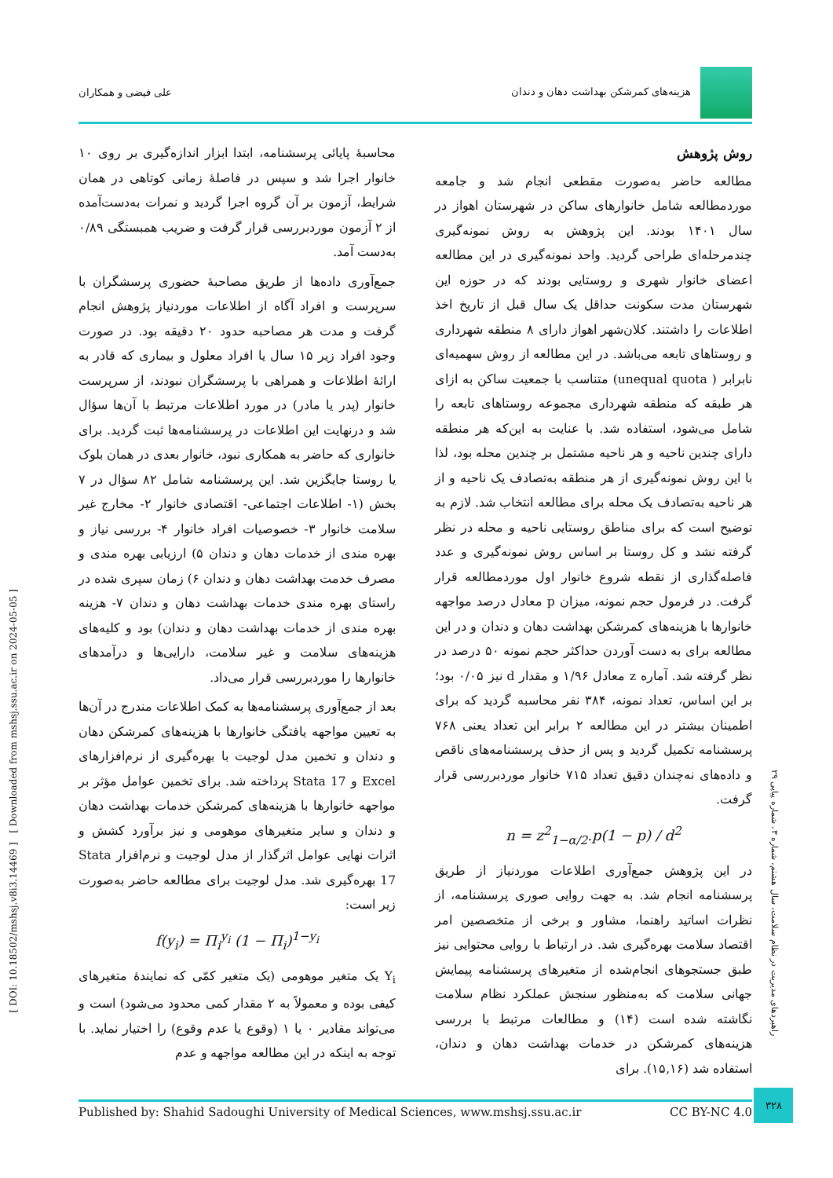هزینه‌های کمرشکن بهداشت دهان و دندان
علی فیضی و همکاران
روش پژوهش
مطالعه حاضر به‌صورت مقطعی انجام شد و جامعه موردمطالعه شامل خانوارهای ساکن در شهرستان اهواز در سال ۱۴۰۱ بودند. این پژوهش به روش نمونه‌گیری چندمرحله‌ای طراحی گردید. واحد نمونه‌گیری در این مطالعه اعضای خانوار شهری و روستایی بودند که در حوزه این شهرستان مدت سکونت حداقل یک سال قبل از تاریخ اخذ اطلاعات را داشتند. کلان‌شهر اهواز دارای ۸ منطقه شهرداری و روستاهای تابعه می‌باشد. در این مطالعه از روش سهمیه‌ای نابرابر ( unequal quota) متناسب با جمعیت ساکن به ازای هر طبقه که منطقه شهرداری مجموعه روستاهای تابعه را شامل می‌شود، استفاده شد. با عنایت به این‌که هر منطقه دارای چندین ناحیه و هر ناحیه مشتمل بر چندین محله بود، لذا با این روش نمونه‌گیری از هر منطقه به‌تصادف یک ناحیه و از هر ناحیه به‌تصادف یک محله برای مطالعه انتخاب شد. لازم به توضیح است که برای مناطق روستایی ناحیه و محله در نظر گرفته نشد و کل روستا بر اساس روش نمونه‌گیری و عدد فاصله‌گذاری از نقطه شروع خانوار اول موردمطالعه قرار گرفت. در فرمول حجم نمونه، میزان p معادل درصد مواجهه خانوارها با هزینه‌های کمرشکن بهداشت دهان و دندان و در این مطالعه برای به دست آوردن حداکثر حجم نمونه ۵۰ درصد در نظر گرفته شد. آماره z معادل ۱/۹۶ و مقدار d نیز ۰/۰۵ بود؛ بر این اساس، تعداد نمونه، ۳۸۴ نفر محاسبه گردید که برای اطمینان بیشتر در این مطالعه ۲ برابر این تعداد یعنی ۷۶۸ پرسشنامه تکمیل گردید و پس از حذف پرسشنامه‌های ناقص و داده‌های نه‌چندان دقیق تعداد ۷۱۵ خانوار موردبررسی قرار گرفت.
n = z<sup>2</sup><sub>1−α/2</sub>.p(1 − p) / d<sup>2</sup>
در این پژوهش جمع‌آوری اطلاعات موردنیاز از طریق پرسشنامه انجام شد. به جهت روایی صوری پرسشنامه، از نظرات اساتید راهنما، مشاور و برخی از متخصصین امر اقتصاد سلامت بهره‌گیری شد. در ارتباط با روایی محتوایی نیز طبق جستجوهای انجام‌شده از متغیرهای پرسشنامه پیمایش جهانی سلامت که به‌منظور سنجش عملکرد نظام سلامت نگاشته شده است (۱۴) و مطالعات مرتبط با بررسی هزینه‌های کمرشکن در خدمات بهداشت دهان و دندان، استفاده شد (۱۵,۱۶). برای
محاسبهٔ پایائی پرسشنامه، ابتدا ابزار اندازه‌گیری بر روی ۱۰ خانوار اجرا شد و سپس در فاصلهٔ زمانی کوتاهی در همان شرایط، آزمون بر آن گروه اجرا گردید و نمرات به‌دست‌آمده از ۲ آزمون موردبررسی قرار گرفت و ضریب همبستگی ۰/۸۹ به‌دست آمد.
جمع‌آوری داده‌ها از طریق مصاحبهٔ حضوری پرسشگران با سرپرست و افراد آگاه از اطلاعات موردنیاز پژوهش انجام گرفت و مدت هر مصاحبه حدود ۲۰ دقیقه بود. در صورت وجود افراد زیر ۱۵ سال یا افراد معلول و بیماری که قادر به ارائهٔ اطلاعات و همراهی با پرسشگران نبودند، از سرپرست خانوار (پدر یا مادر) در مورد اطلاعات مرتبط با آن‌ها سؤال شد و درنهایت این اطلاعات در پرسشنامه‌ها ثبت گردید. برای خانواری که حاضر به همکاری نبود، خانوار بعدی در همان بلوک یا روستا جایگزین شد. این پرسشنامه شامل ۸۲ سؤال در ۷ بخش (۱- اطلاعات اجتماعی- اقتصادی خانوار ۲- مخارج غیر سلامت خانوار ۳- خصوصیات افراد خانوار ۴- بررسی نیاز و بهره مندی از خدمات دهان و دندان ۵) ارزیابی بهره مندی و مصرف خدمت بهداشت دهان و دندان ۶) زمان سپری شده در راستای بهره مندی خدمات بهداشت دهان و دندان ۷- هزینه بهره مندی از خدمات بهداشت دهان و دندان) بود و کلیه‌های هزینه‌های سلامت و غیر سلامت، دارایی‌ها و درآمدهای خانوارها را موردبررسی قرار می‌داد.
بعد از جمع‌آوری پرسشنامه‌ها به کمک اطلاعات مندرج در آن‌ها به تعیین مواجهه یافتگی خانوارها با هزینه‌های کمرشکن دهان و دندان و تخمین مدل لوجیت با بهره‌گیری از نرم‌افزارهای Excel و Stata 17 پرداخته شد. برای تخمین عوامل مؤثر بر مواجهه خانوارها با هزینه‌های کمرشکن خدمات بهداشت دهان و دندان و سایر متغیرهای موهومی و نیز برآورد کشش و اثرات نهایی عوامل اثرگذار از مدل لوجیت و نرم‌افزار Stata 17 بهره‌گیری شد. مدل لوجیت برای مطالعه حاضر به‌صورت زیر است:
f(y<sub>i</sub>) = Π<sub>i</sub><sup>y<sub>i</sub></sup> (1 − Π<sub>i</sub>)<sup>1−y<sub>i</sub></sup>
Y<sub>i</sub> یک متغیر موهومی (یک متغیر کمّی که نمایندهٔ متغیرهای کیفی بوده و معمولاً به ۲ مقدار کمی محدود می‌شود) است و می‌تواند مقادیر ۰ یا ۱ (وقوع یا عدم وقوع) را اختیار نماید. با توجه به اینکه در این مطالعه مواجهه و عدم
[ DOI: 10.18502/mshsj.v8i3.14469 ] [ Downloaded from mshsj.ssu.ac.ir on 2024-05-05 ]
راهبردهای مدیریت در نظام سلامت، سال هشتم، شماره ۳، شماره پیاپی ۲۹
Published by: Shahid Sadoughi University of Medical Sciences, www.mshsj.ssu.ac.ir CC BY-NC 4.0
۳۲۸